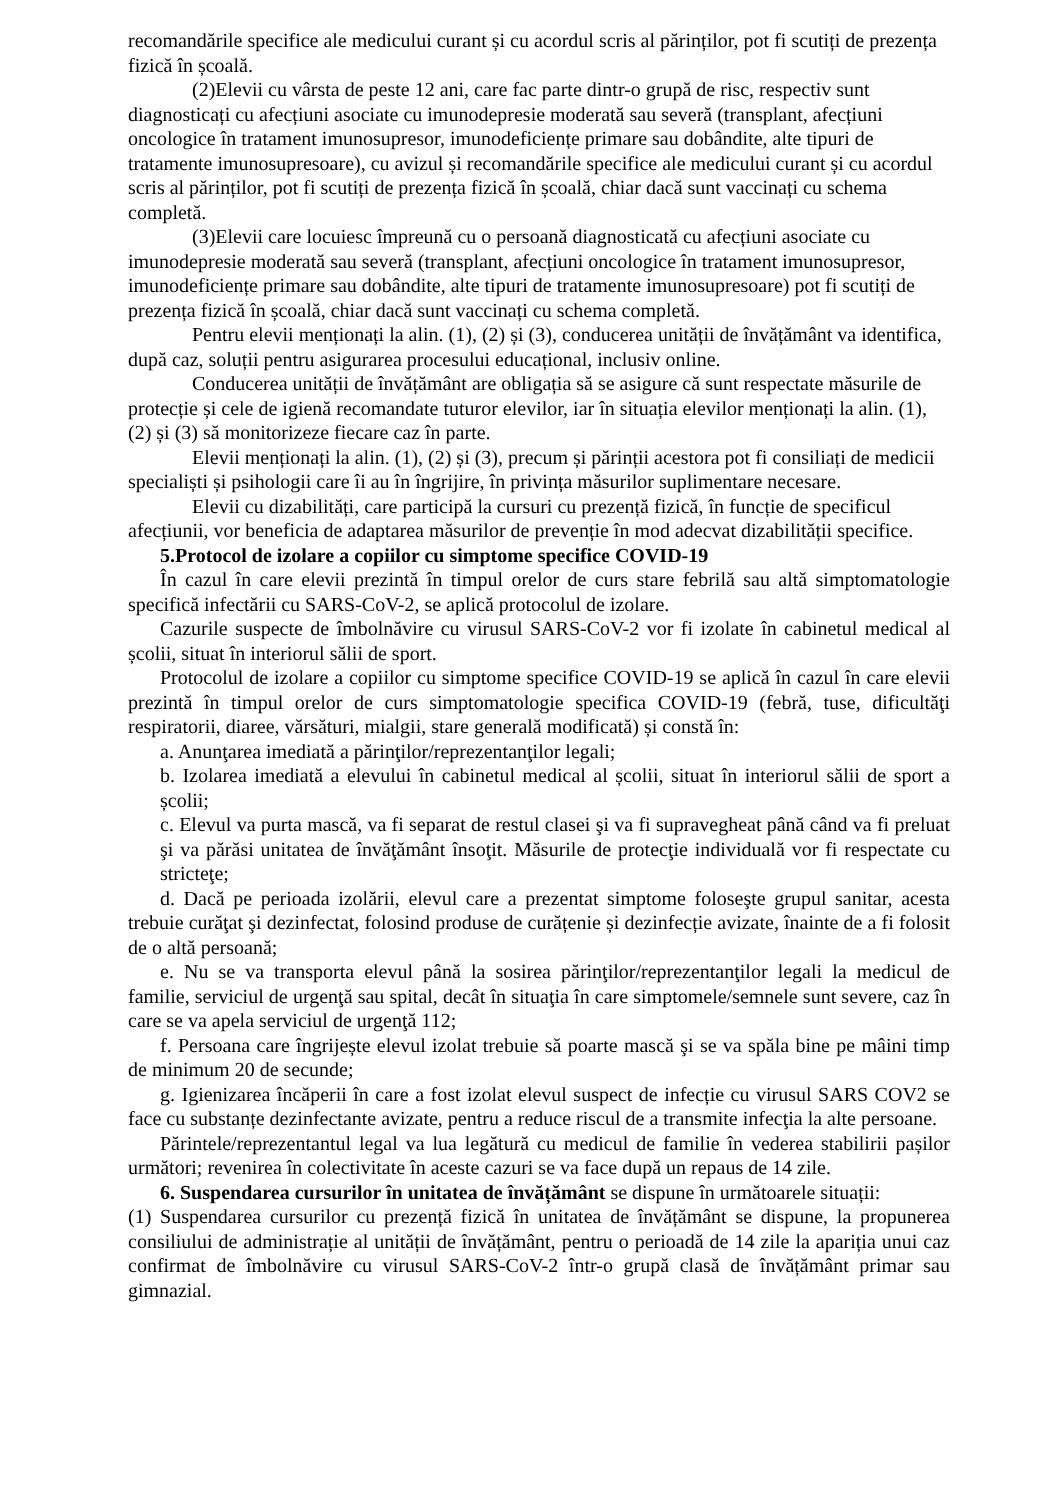recomandările specifice ale medicului curant și cu acordul scris al părinților, pot fi scutiți de prezența fizică în școală.
(2)Elevii cu vârsta de peste 12 ani, care fac parte dintr-o grupă de risc, respectiv sunt diagnosticați cu afecțiuni asociate cu imunodepresie moderată sau severă (transplant, afecțiuni oncologice în tratament imunosupresor, imunodeficiențe primare sau dobândite, alte tipuri de tratamente imunosupresoare), cu avizul și recomandările specifice ale medicului curant și cu acordul scris al părinților, pot fi scutiți de prezența fizică în școală, chiar dacă sunt vaccinați cu schema completă.
(3)Elevii care locuiesc împreună cu o persoană diagnosticată cu afecțiuni asociate cu imunodepresie moderată sau severă (transplant, afecțiuni oncologice în tratament imunosupresor, imunodeficiențe primare sau dobândite, alte tipuri de tratamente imunosupresoare) pot fi scutiți de prezența fizică în școală, chiar dacă sunt vaccinați cu schema completă.
Pentru elevii menționați la alin. (1), (2) și (3), conducerea unității de învățământ va identifica, după caz, soluții pentru asigurarea procesului educațional, inclusiv online.
Conducerea unității de învățământ are obligația să se asigure că sunt respectate măsurile de protecție și cele de igienă recomandate tuturor elevilor, iar în situația elevilor menționați la alin. (1), (2) și (3) să monitorizeze fiecare caz în parte.
Elevii menționați la alin. (1), (2) și (3), precum și părinții acestora pot fi consiliați de medicii specialiști și psihologii care îi au în îngrijire, în privința măsurilor suplimentare necesare.
Elevii cu dizabilități, care participă la cursuri cu prezență fizică, în funcție de specificul afecțiunii, vor beneficia de adaptarea măsurilor de prevenție în mod adecvat dizabilității specifice.
5.Protocol de izolare a copiilor cu simptome specifice COVID-19
În cazul în care elevii prezintă în timpul orelor de curs stare febrilă sau altă simptomatologie specifică infectării cu SARS-CoV-2, se aplică protocolul de izolare.
Cazurile suspecte de îmbolnăvire cu virusul SARS-CoV-2 vor fi izolate în cabinetul medical al școlii, situat în interiorul sălii de sport.
Protocolul de izolare a copiilor cu simptome specifice COVID-19 se aplică în cazul în care elevii prezintă în timpul orelor de curs simptomatologie specifica COVID-19 (febră, tuse, dificultăţi respiratorii, diaree, vărsături, mialgii, stare generală modificată) și constă în:
a. Anunţarea imediată a părinţilor/reprezentanţilor legali;
b. Izolarea imediată a elevului în cabinetul medical al școlii, situat în interiorul sălii de sport a școlii;
c. Elevul va purta mască, va fi separat de restul clasei şi va fi supravegheat până când va fi preluat şi va părăsi unitatea de învăţământ însoţit. Măsurile de protecţie individuală vor fi respectate cu stricteţe;
d. Dacă pe perioada izolării, elevul care a prezentat simptome foloseşte grupul sanitar, acesta trebuie curăţat şi dezinfectat, folosind produse de curățenie și dezinfecție avizate, înainte de a fi folosit de o altă persoană;
e. Nu se va transporta elevul până la sosirea părinţilor/reprezentanţilor legali la medicul de familie, serviciul de urgenţă sau spital, decât în situaţia în care simptomele/semnele sunt severe, caz în care se va apela serviciul de urgenţă 112;
f. Persoana care îngrijește elevul izolat trebuie să poarte mască şi se va spăla bine pe mâini timp de minimum 20 de secunde;
g. Igienizarea încăperii în care a fost izolat elevul suspect de infecție cu virusul SARS COV2 se face cu substanțe dezinfectante avizate, pentru a reduce riscul de a transmite infecţia la alte persoane.
Părintele/reprezentantul legal va lua legătură cu medicul de familie în vederea stabilirii pașilor următori; revenirea în colectivitate în aceste cazuri se va face după un repaus de 14 zile.
6. Suspendarea cursurilor în unitatea de învățământ se dispune în următoarele situații:
(1) Suspendarea cursurilor cu prezență fizică în unitatea de învățământ se dispune, la propunerea consiliului de administrație al unității de învățământ, pentru o perioadă de 14 zile la apariția unui caz confirmat de îmbolnăvire cu virusul SARS-CoV-2 într-o grupă clasă de învățământ primar sau gimnazial.